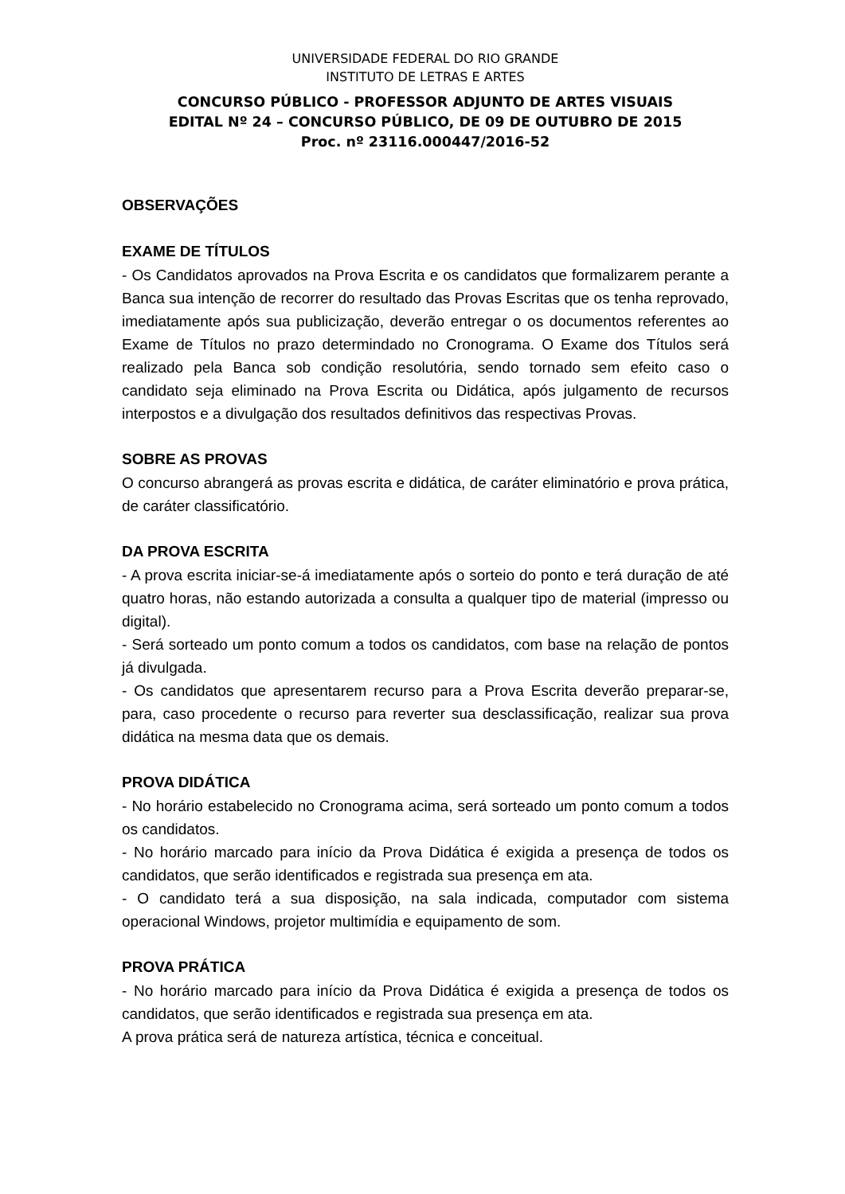UNIVERSIDADE FEDERAL DO RIO GRANDE
INSTITUTO DE LETRAS E ARTES
CONCURSO PÚBLICO - PROFESSOR ADJUNTO DE ARTES VISUAIS
EDITAL Nº 24 – CONCURSO PÚBLICO, DE 09 DE OUTUBRO DE 2015
Proc. nº 23116.000447/2016-52
OBSERVAÇÕES
EXAME DE TÍTULOS
- Os Candidatos aprovados na Prova Escrita e os candidatos que formalizarem perante a Banca sua intenção de recorrer do resultado das Provas Escritas que os tenha reprovado, imediatamente após sua publicização, deverão entregar o os documentos referentes ao Exame de Títulos no prazo determindado no Cronograma. O Exame dos Títulos será realizado pela Banca sob condição resolutória, sendo tornado sem efeito caso o candidato seja eliminado na Prova Escrita ou Didática, após julgamento de recursos interpostos e a divulgação dos resultados definitivos das respectivas Provas.
SOBRE AS PROVAS
O concurso abrangerá as provas escrita e didática, de caráter eliminatório e prova prática, de caráter classificatório.
DA PROVA ESCRITA
- A prova escrita iniciar-se-á imediatamente após o sorteio do ponto e terá duração de até quatro horas, não estando autorizada a consulta a qualquer tipo de material (impresso ou digital).
- Será sorteado um ponto comum a todos os candidatos, com base na relação de pontos já divulgada.
- Os candidatos que apresentarem recurso para a Prova Escrita deverão preparar-se, para, caso procedente o recurso para reverter sua desclassificação, realizar sua prova didática na mesma data que os demais.
PROVA DIDÁTICA
- No horário estabelecido no Cronograma acima, será sorteado um ponto comum a todos os candidatos.
- No horário marcado para início da Prova Didática é exigida a presença de todos os candidatos, que serão identificados e registrada sua presença em ata.
- O candidato terá a sua disposição, na sala indicada, computador com sistema operacional Windows, projetor multimídia e equipamento de som.
PROVA PRÁTICA
- No horário marcado para início da Prova Didática é exigida a presença de todos os candidatos, que serão identificados e registrada sua presença em ata.
A prova prática será de natureza artística, técnica e conceitual.